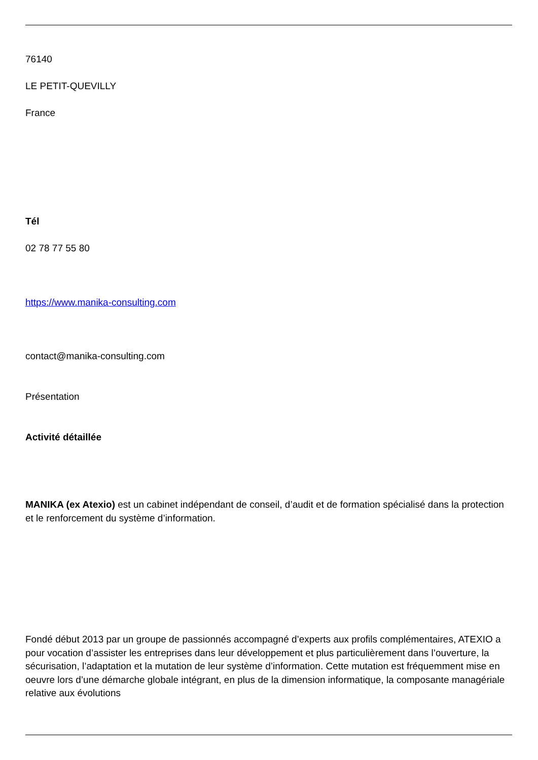76140
LE PETIT-QUEVILLY
France
Tél
02 78 77 55 80
https://www.manika-consulting.com
contact@manika-consulting.com
Présentation
Activité détaillée
MANIKA (ex Atexio) est un cabinet indépendant de conseil, d’audit et de formation spécialisé dans la protection et le renforcement du système d’information.
Fondé début 2013 par un groupe de passionnés accompagné d’experts aux profils complémentaires, ATEXIO a pour vocation d’assister les entreprises dans leur développement et plus particulièrement dans l’ouverture, la sécurisation, l’adaptation et la mutation de leur système d’information. Cette mutation est fréquemment mise en oeuvre lors d’une démarche globale intégrant, en plus de la dimension informatique, la composante managériale relative aux évolutions